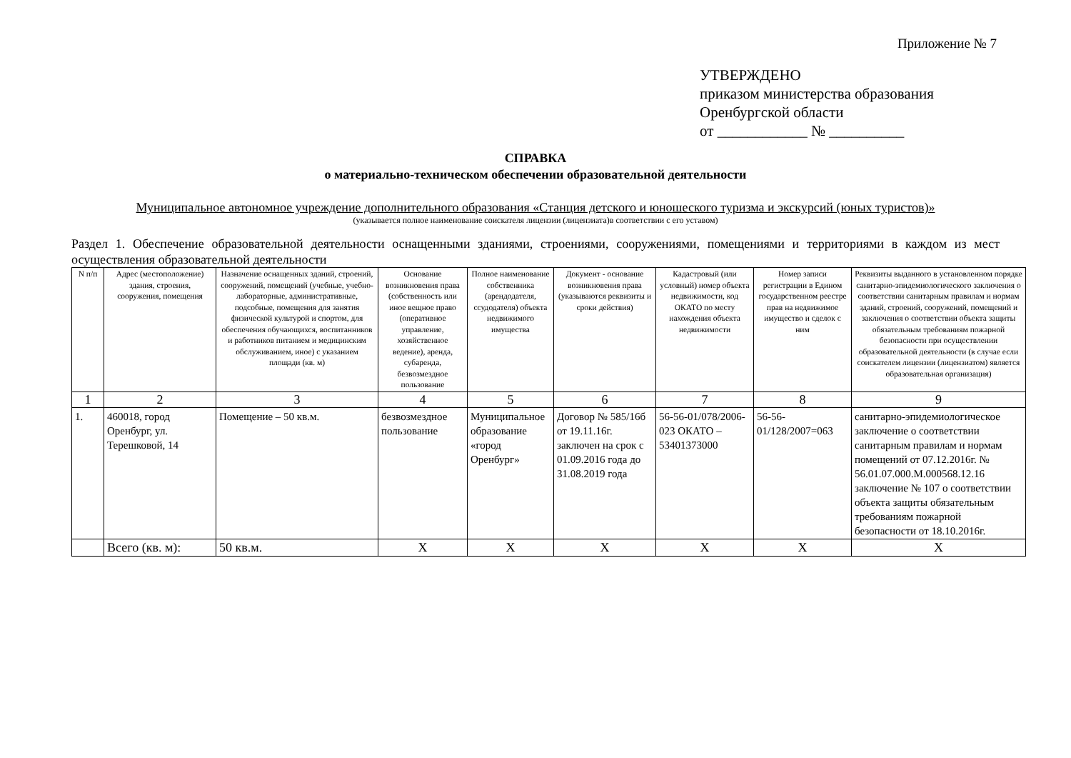Приложение № 7
УТВЕРЖДЕНО
приказом министерства образования
Оренбургской области
от ____________ № __________
СПРАВКА
о материально-техническом обеспечении образовательной деятельности
Муниципальное автономное учреждение дополнительного образования «Станция детского и юношеского туризма и экскурсий (юных туристов)»
(указывается полное наименование соискателя лицензии (лицензиата)в соответствии с его уставом)
Раздел 1. Обеспечение образовательной деятельности оснащенными зданиями, строениями, сооружениями, помещениями и территориями в каждом из мест осуществления образовательной деятельности
| N п/п | Адрес (местоположение) здания, строения, сооружения, помещения | Назначение оснащенных зданий, строений, сооружений, помещений (учебные, учебно-лабораторные, административные, подсобные, помещения для занятия физической культурой и спортом, для обеспечения обучающихся, воспитанников и работников питанием и медицинским обслуживанием, иное) с указанием площади (кв. м) | Основание возникновения права (собственность или иное вещное право (оперативное управление, хозяйственное ведение), аренда, субаренда, безвозмездное пользование | Полное наименование собственника (арендодателя, ссудодателя) объекта недвижимого имущества | Документ - основание возникновения права (указываются реквизиты и сроки действия) | Кадастровый (или условный) номер объекта недвижимости, код ОКАТО по месту нахождения объекта недвижимости | Номер записи регистрации в Едином государственном реестре прав на недвижимое имущество и сделок с ним | Реквизиты выданного в установленном порядке санитарно-эпидемиологического заключения о соответствии санитарным правилам и нормам зданий, строений, сооружений, помещений и заключения о соответствии объекта защиты обязательным требованиям пожарной безопасности при осуществлении образовательной деятельности (в случае если соискателем лицензии (лицензиатом) является образовательная организация) |
| --- | --- | --- | --- | --- | --- | --- | --- | --- |
| 1 | 2 | 3 | 4 | 5 | 6 | 7 | 8 | 9 |
| 1. | 460018, город Оренбург, ул. Терешковой, 14 | Помещение – 50 кв.м. | безвозмездное пользование | Муниципальное образование «город Оренбург» | Договор № 585/16б от 19.11.16г. заключен на срок с 01.09.2016 года до 31.08.2019 года | 56-56-01/078/2006-023 ОКАТО – 53401373000 | 56-56-01/128/2007=063 | санитарно-эпидемиологическое заключение о соответствии санитарным правилам и нормам помещений от 07.12.2016г. № 56.01.07.000.М.000568.12.16 заключение № 107 о соответствии объекта защиты обязательным требованиям пожарной безопасности от 18.10.2016г. |
| | Всего (кв. м): | 50 кв.м. | Х | Х | Х | Х | Х | Х |